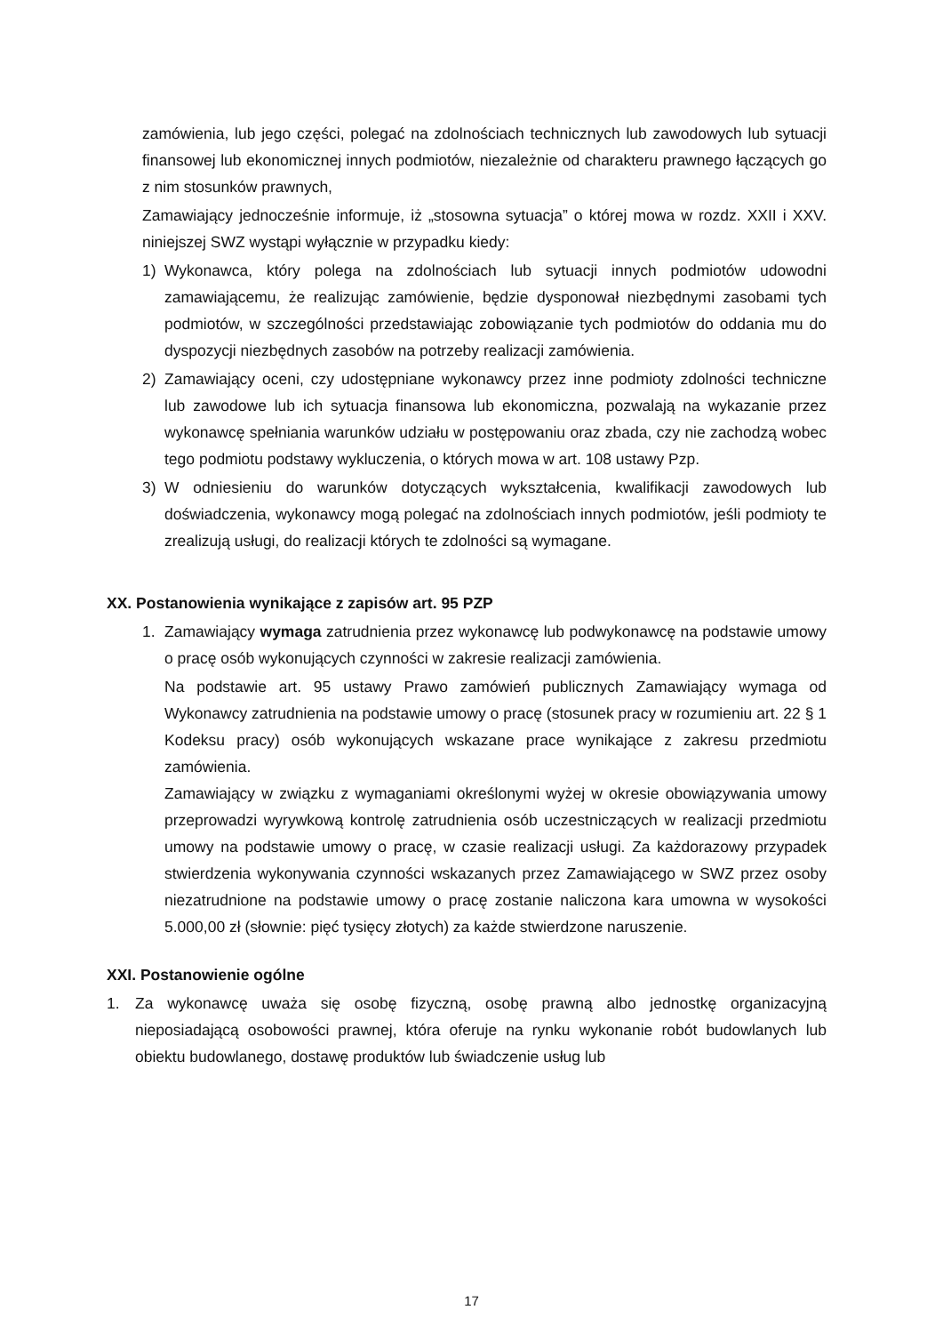zamówienia, lub jego części, polegać na zdolnościach technicznych lub zawodowych lub sytuacji finansowej lub ekonomicznej innych podmiotów, niezależnie od charakteru prawnego łączących go z nim stosunków prawnych,
Zamawiający jednocześnie informuje, iż „stosowna sytuacja” o której mowa w rozdz. XXII i XXV. niniejszej SWZ wystąpi wyłącznie w przypadku kiedy:
1) Wykonawca, który polega na zdolnościach lub sytuacji innych podmiotów udowodni zamawiającemu, że realizując zamówienie, będzie dysponował niezbędnymi zasobami tych podmiotów, w szczególności przedstawiając zobowiązanie tych podmiotów do oddania mu do dyspozycji niezbędnych zasobów na potrzeby realizacji zamówienia.
2) Zamawiający oceni, czy udostępniane wykonawcy przez inne podmioty zdolności techniczne lub zawodowe lub ich sytuacja finansowa lub ekonomiczna, pozwalają na wykazanie przez wykonawcę spełniania warunków udziału w postępowaniu oraz zbada, czy nie zachodzą wobec tego podmiotu podstawy wykluczenia, o których mowa w art. 108 ustawy Pzp.
3) W odniesieniu do warunków dotyczących wykształcenia, kwalifikacji zawodowych lub doświadczenia, wykonawcy mogą polegać na zdolnościach innych podmiotów, jeśli podmioty te zrealizują usługi, do realizacji których te zdolności są wymagane.
XX. Postanowienia wynikające z zapisów art. 95 PZP
1. Zamawiający wymaga zatrudnienia przez wykonawcę lub podwykonawcę na podstawie umowy o pracę osób wykonujących czynności w zakresie realizacji zamówienia.
Na podstawie art. 95 ustawy Prawo zamówień publicznych Zamawiający wymaga od Wykonawcy zatrudnienia na podstawie umowy o pracę (stosunek pracy w rozumieniu art. 22 § 1 Kodeksu pracy) osób wykonujących wskazane prace wynikające z zakresu przedmiotu zamówienia.
Zamawiający w związku z wymaganiami określonymi wyżej w okresie obowiązywania umowy przeprowadzi wyrywkową kontrolę zatrudnienia osób uczestniczących w realizacji przedmiotu umowy na podstawie umowy o pracę, w czasie realizacji usługi. Za każdorazowy przypadek stwierdzenia wykonywania czynności wskazanych przez Zamawiającego w SWZ przez osoby niezatrudnione na podstawie umowy o pracę zostanie naliczona kara umowna w wysokości 5.000,00 zł (słownie: pięć tysięcy złotych) za każde stwierdzone naruszenie.
XXI. Postanowienie ogólne
1. Za wykonawcę uważa się osobę fizyczną, osobę prawną albo jednostkę organizacyjną nieposiadającą osobowości prawnej, która oferuje na rynku wykonanie robót budowlanych lub obiektu budowlanego, dostawę produktów lub świadczenie usług lub
17